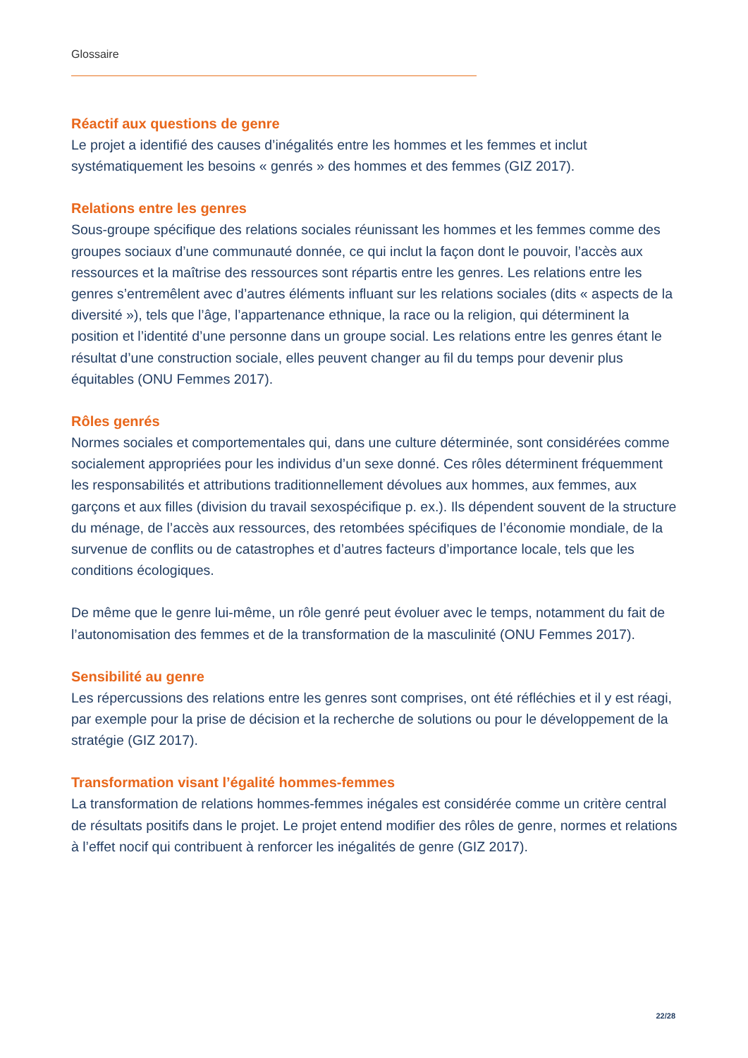Glossaire
Réactif aux questions de genre
Le projet a identifié des causes d’inégalités entre les hommes et les femmes et inclut systématiquement les besoins « genrés » des hommes et des femmes (GIZ 2017).
Relations entre les genres
Sous-groupe spécifique des relations sociales réunissant les hommes et les femmes comme des groupes sociaux d’une communauté donnée, ce qui inclut la façon dont le pouvoir, l’accès aux ressources et la maîtrise des ressources sont répartis entre les genres. Les relations entre les genres s’entremêlent avec d’autres éléments influant sur les relations sociales (dits « aspects de la diversité »), tels que l’âge, l’appartenance ethnique, la race ou la religion, qui déterminent la position et l’identité d’une personne dans un groupe social. Les relations entre les genres étant le résultat d’une construction sociale, elles peuvent changer au fil du temps pour devenir plus équitables (ONU Femmes 2017).
Rôles genrés
Normes sociales et comportementales qui, dans une culture déterminée, sont considérées comme socialement appropriées pour les individus d’un sexe donné. Ces rôles déterminent fréquemment les responsabilités et attributions traditionnellement dévolues aux hommes, aux femmes, aux garçons et aux filles (division du travail sexospécifique p. ex.). Ils dépendent souvent de la structure du ménage, de l’accès aux ressources, des retombées spécifiques de l’économie mondiale, de la survenue de conflits ou de catastrophes et d’autres facteurs d’importance locale, tels que les conditions écologiques.
De même que le genre lui-même, un rôle genré peut évoluer avec le temps, notamment du fait de l’autonomisation des femmes et de la transformation de la masculinité (ONU Femmes 2017).
Sensibilité au genre
Les répercussions des relations entre les genres sont comprises, ont été réfléchies et il y est réagi, par exemple pour la prise de décision et la recherche de solutions ou pour le développement de la stratégie (GIZ 2017).
Transformation visant l’égalité hommes-femmes
La transformation de relations hommes-femmes inégales est considérée comme un critère central de résultats positifs dans le projet. Le projet entend modifier des rôles de genre, normes et relations à l’effet nocif qui contribuent à renforcer les inégalités de genre (GIZ 2017).
22/28